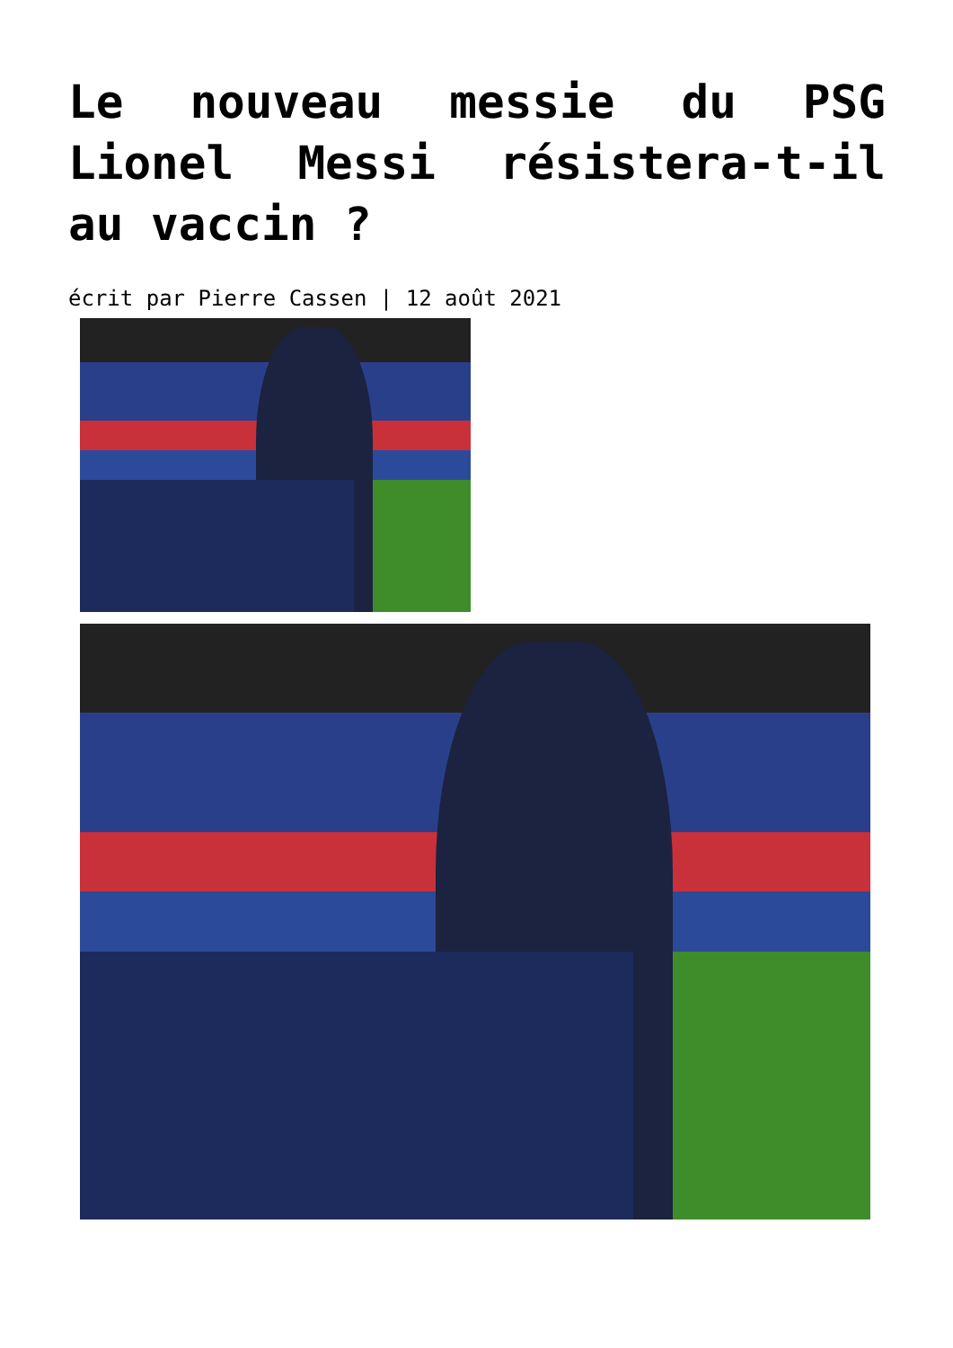Le nouveau messie du PSG Lionel Messi résistera-t-il au vaccin ?
écrit par Pierre Cassen | 12 août 2021